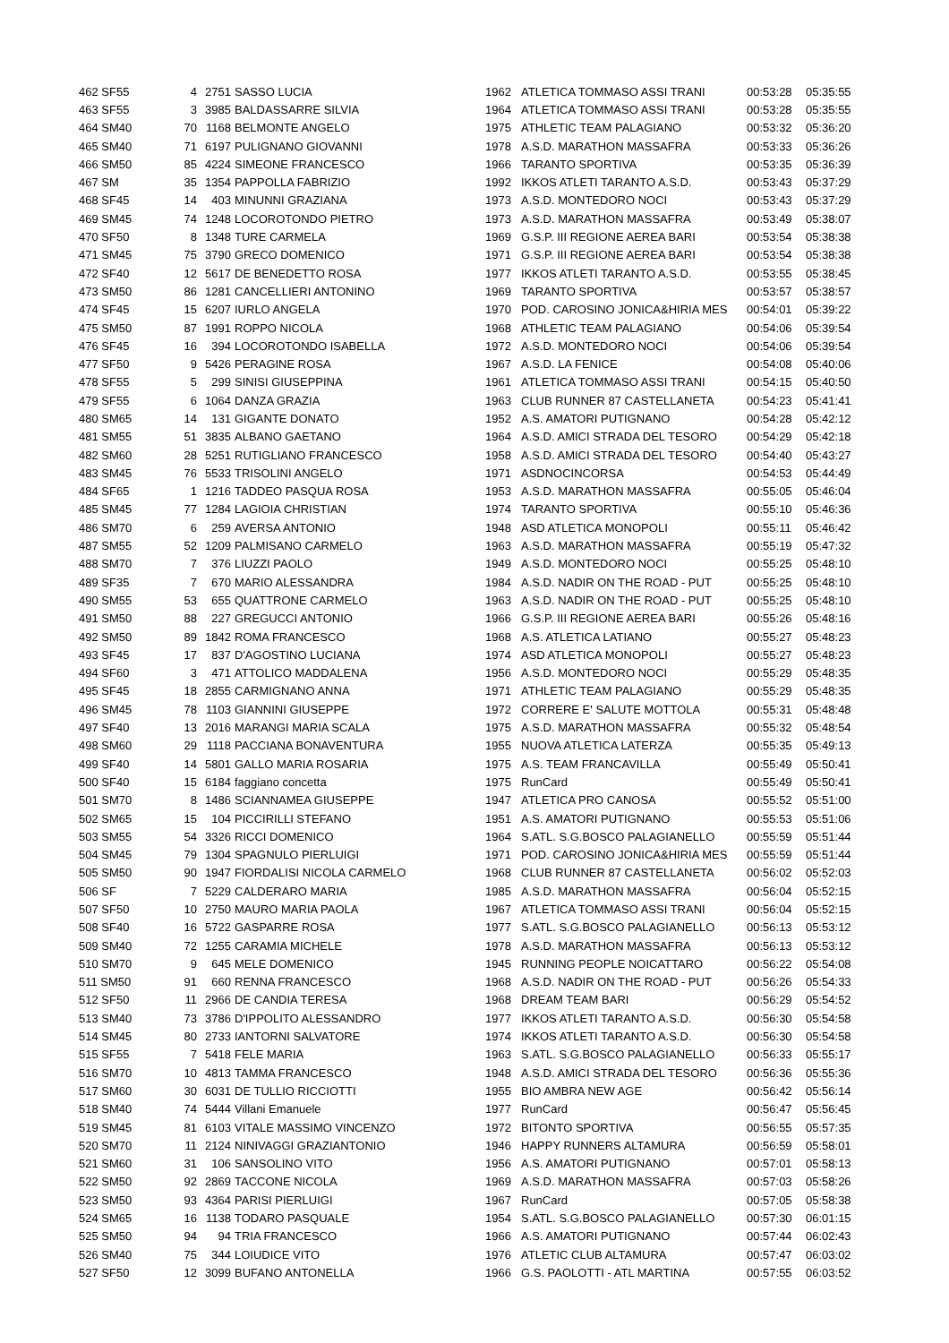| 462 SF55 | 4 | 2751 | SASSO LUCIA | 1962 | ATLETICA TOMMASO ASSI TRANI | 00:53:28 | 05:35:55 |
| 463 SF55 | 3 | 3985 | BALDASSARRE SILVIA | 1964 | ATLETICA TOMMASO ASSI TRANI | 00:53:28 | 05:35:55 |
| 464 SM40 | 70 | 1168 | BELMONTE ANGELO | 1975 | ATHLETIC TEAM PALAGIANO | 00:53:32 | 05:36:20 |
| 465 SM40 | 71 | 6197 | PULIGNANO GIOVANNI | 1978 | A.S.D. MARATHON MASSAFRA | 00:53:33 | 05:36:26 |
| 466 SM50 | 85 | 4224 | SIMEONE FRANCESCO | 1966 | TARANTO SPORTIVA | 00:53:35 | 05:36:39 |
| 467 SM | 35 | 1354 | PAPPOLLA FABRIZIO | 1992 | IKKOS ATLETI TARANTO A.S.D. | 00:53:43 | 05:37:29 |
| 468 SF45 | 14 | 403 | MINUNNI GRAZIANA | 1973 | A.S.D. MONTEDORO NOCI | 00:53:43 | 05:37:29 |
| 469 SM45 | 74 | 1248 | LOCOROTONDO PIETRO | 1973 | A.S.D. MARATHON MASSAFRA | 00:53:49 | 05:38:07 |
| 470 SF50 | 8 | 1348 | TURE CARMELA | 1969 | G.S.P. III REGIONE AEREA BARI | 00:53:54 | 05:38:38 |
| 471 SM45 | 75 | 3790 | GRECO DOMENICO | 1971 | G.S.P. III REGIONE AEREA BARI | 00:53:54 | 05:38:38 |
| 472 SF40 | 12 | 5617 | DE BENEDETTO ROSA | 1977 | IKKOS ATLETI TARANTO A.S.D. | 00:53:55 | 05:38:45 |
| 473 SM50 | 86 | 1281 | CANCELLIERI ANTONINO | 1969 | TARANTO SPORTIVA | 00:53:57 | 05:38:57 |
| 474 SF45 | 15 | 6207 | IURLO ANGELA | 1970 | POD. CAROSINO JONICA&HIRIA MES | 00:54:01 | 05:39:22 |
| 475 SM50 | 87 | 1991 | ROPPO NICOLA | 1968 | ATHLETIC TEAM PALAGIANO | 00:54:06 | 05:39:54 |
| 476 SF45 | 16 | 394 | LOCOROTONDO ISABELLA | 1972 | A.S.D. MONTEDORO NOCI | 00:54:06 | 05:39:54 |
| 477 SF50 | 9 | 5426 | PERAGINE ROSA | 1967 | A.S.D. LA FENICE | 00:54:08 | 05:40:06 |
| 478 SF55 | 5 | 299 | SINISI GIUSEPPINA | 1961 | ATLETICA TOMMASO ASSI TRANI | 00:54:15 | 05:40:50 |
| 479 SF55 | 6 | 1064 | DANZA GRAZIA | 1963 | CLUB RUNNER 87 CASTELLANETA | 00:54:23 | 05:41:41 |
| 480 SM65 | 14 | 131 | GIGANTE DONATO | 1952 | A.S. AMATORI PUTIGNANO | 00:54:28 | 05:42:12 |
| 481 SM55 | 51 | 3835 | ALBANO GAETANO | 1964 | A.S.D. AMICI STRADA DEL TESORO | 00:54:29 | 05:42:18 |
| 482 SM60 | 28 | 5251 | RUTIGLIANO FRANCESCO | 1958 | A.S.D. AMICI STRADA DEL TESORO | 00:54:40 | 05:43:27 |
| 483 SM45 | 76 | 5533 | TRISOLINI ANGELO | 1971 | ASDNOCINCORSA | 00:54:53 | 05:44:49 |
| 484 SF65 | 1 | 1216 | TADDEO PASQUA ROSA | 1953 | A.S.D. MARATHON MASSAFRA | 00:55:05 | 05:46:04 |
| 485 SM45 | 77 | 1284 | LAGIOIA CHRISTIAN | 1974 | TARANTO SPORTIVA | 00:55:10 | 05:46:36 |
| 486 SM70 | 6 | 259 | AVERSA ANTONIO | 1948 | ASD ATLETICA MONOPOLI | 00:55:11 | 05:46:42 |
| 487 SM55 | 52 | 1209 | PALMISANO CARMELO | 1963 | A.S.D. MARATHON MASSAFRA | 00:55:19 | 05:47:32 |
| 488 SM70 | 7 | 376 | LIUZZI PAOLO | 1949 | A.S.D. MONTEDORO NOCI | 00:55:25 | 05:48:10 |
| 489 SF35 | 7 | 670 | MARIO ALESSANDRA | 1984 | A.S.D. NADIR ON THE ROAD - PUT | 00:55:25 | 05:48:10 |
| 490 SM55 | 53 | 655 | QUATTRONE CARMELO | 1963 | A.S.D. NADIR ON THE ROAD - PUT | 00:55:25 | 05:48:10 |
| 491 SM50 | 88 | 227 | GREGUCCI ANTONIO | 1966 | G.S.P. III REGIONE AEREA BARI | 00:55:26 | 05:48:16 |
| 492 SM50 | 89 | 1842 | ROMA FRANCESCO | 1968 | A.S. ATLETICA LATIANO | 00:55:27 | 05:48:23 |
| 493 SF45 | 17 | 837 | D'AGOSTINO LUCIANA | 1974 | ASD ATLETICA MONOPOLI | 00:55:27 | 05:48:23 |
| 494 SF60 | 3 | 471 | ATTOLICO MADDALENA | 1956 | A.S.D. MONTEDORO NOCI | 00:55:29 | 05:48:35 |
| 495 SF45 | 18 | 2855 | CARMIGNANO ANNA | 1971 | ATHLETIC TEAM PALAGIANO | 00:55:29 | 05:48:35 |
| 496 SM45 | 78 | 1103 | GIANNINI GIUSEPPE | 1972 | CORRERE E' SALUTE MOTTOLA | 00:55:31 | 05:48:48 |
| 497 SF40 | 13 | 2016 | MARANGI MARIA SCALA | 1975 | A.S.D. MARATHON MASSAFRA | 00:55:32 | 05:48:54 |
| 498 SM60 | 29 | 1118 | PACCIANA BONAVENTURA | 1955 | NUOVA ATLETICA LATERZA | 00:55:35 | 05:49:13 |
| 499 SF40 | 14 | 5801 | GALLO MARIA ROSARIA | 1975 | A.S. TEAM FRANCAVILLA | 00:55:49 | 05:50:41 |
| 500 SF40 | 15 | 6184 | faggiano concetta | 1975 | RunCard | 00:55:49 | 05:50:41 |
| 501 SM70 | 8 | 1486 | SCIANNAMEA GIUSEPPE | 1947 | ATLETICA PRO CANOSA | 00:55:52 | 05:51:00 |
| 502 SM65 | 15 | 104 | PICCIRILLI STEFANO | 1951 | A.S. AMATORI PUTIGNANO | 00:55:53 | 05:51:06 |
| 503 SM55 | 54 | 3326 | RICCI DOMENICO | 1964 | S.ATL. S.G.BOSCO PALAGIANELLO | 00:55:59 | 05:51:44 |
| 504 SM45 | 79 | 1304 | SPAGNULO PIERLUIGI | 1971 | POD. CAROSINO JONICA&HIRIA MES | 00:55:59 | 05:51:44 |
| 505 SM50 | 90 | 1947 | FIORDALISI NICOLA CARMELO | 1968 | CLUB RUNNER 87 CASTELLANETA | 00:56:02 | 05:52:03 |
| 506 SF | 7 | 5229 | CALDERARO MARIA | 1985 | A.S.D. MARATHON MASSAFRA | 00:56:04 | 05:52:15 |
| 507 SF50 | 10 | 2750 | MAURO MARIA PAOLA | 1967 | ATLETICA TOMMASO ASSI TRANI | 00:56:04 | 05:52:15 |
| 508 SF40 | 16 | 5722 | GASPARRE ROSA | 1977 | S.ATL. S.G.BOSCO PALAGIANELLO | 00:56:13 | 05:53:12 |
| 509 SM40 | 72 | 1255 | CARAMIA MICHELE | 1978 | A.S.D. MARATHON MASSAFRA | 00:56:13 | 05:53:12 |
| 510 SM70 | 9 | 645 | MELE DOMENICO | 1945 | RUNNING PEOPLE NOICATTARO | 00:56:22 | 05:54:08 |
| 511 SM50 | 91 | 660 | RENNA FRANCESCO | 1968 | A.S.D. NADIR ON THE ROAD - PUT | 00:56:26 | 05:54:33 |
| 512 SF50 | 11 | 2966 | DE CANDIA TERESA | 1968 | DREAM TEAM BARI | 00:56:29 | 05:54:52 |
| 513 SM40 | 73 | 3786 | D'IPPOLITO ALESSANDRO | 1977 | IKKOS ATLETI TARANTO A.S.D. | 00:56:30 | 05:54:58 |
| 514 SM45 | 80 | 2733 | IANTORNI SALVATORE | 1974 | IKKOS ATLETI TARANTO A.S.D. | 00:56:30 | 05:54:58 |
| 515 SF55 | 7 | 5418 | FELE MARIA | 1963 | S.ATL. S.G.BOSCO PALAGIANELLO | 00:56:33 | 05:55:17 |
| 516 SM70 | 10 | 4813 | TAMMA FRANCESCO | 1948 | A.S.D. AMICI STRADA DEL TESORO | 00:56:36 | 05:55:36 |
| 517 SM60 | 30 | 6031 | DE TULLIO RICCIOTTI | 1955 | BIO AMBRA NEW AGE | 00:56:42 | 05:56:14 |
| 518 SM40 | 74 | 5444 | Villani Emanuele | 1977 | RunCard | 00:56:47 | 05:56:45 |
| 519 SM45 | 81 | 6103 | VITALE MASSIMO VINCENZO | 1972 | BITONTO SPORTIVA | 00:56:55 | 05:57:35 |
| 520 SM70 | 11 | 2124 | NINIVAGGI GRAZIANTONIO | 1946 | HAPPY RUNNERS ALTAMURA | 00:56:59 | 05:58:01 |
| 521 SM60 | 31 | 106 | SANSOLINO VITO | 1956 | A.S. AMATORI PUTIGNANO | 00:57:01 | 05:58:13 |
| 522 SM50 | 92 | 2869 | TACCONE NICOLA | 1969 | A.S.D. MARATHON MASSAFRA | 00:57:03 | 05:58:26 |
| 523 SM50 | 93 | 4364 | PARISI PIERLUIGI | 1967 | RunCard | 00:57:05 | 05:58:38 |
| 524 SM65 | 16 | 1138 | TODARO PASQUALE | 1954 | S.ATL. S.G.BOSCO PALAGIANELLO | 00:57:30 | 06:01:15 |
| 525 SM50 | 94 | 94 | TRIA FRANCESCO | 1966 | A.S. AMATORI PUTIGNANO | 00:57:44 | 06:02:43 |
| 526 SM40 | 75 | 344 | LOIUDICE VITO | 1976 | ATLETIC CLUB ALTAMURA | 00:57:47 | 06:03:02 |
| 527 SF50 | 12 | 3099 | BUFANO ANTONELLA | 1966 | G.S. PAOLOTTI - ATL MARTINA | 00:57:55 | 06:03:52 |